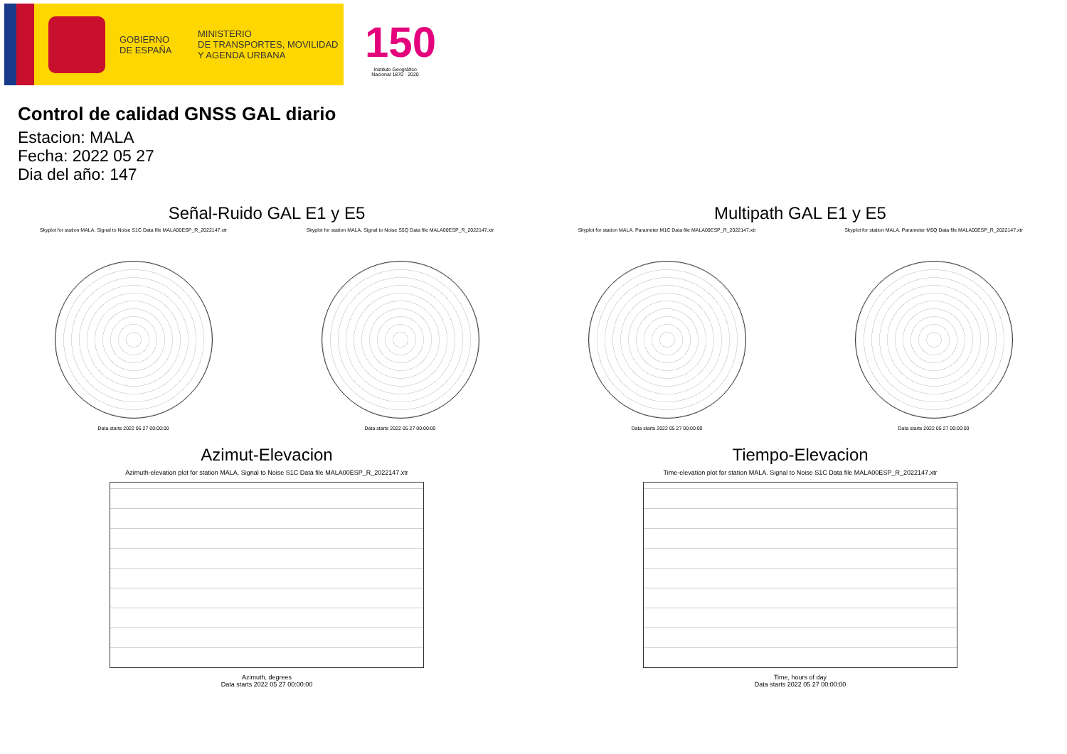GOBIERNO
DE ESPAÑA
MINISTERIO
DE TRANSPORTES, MOVILIDAD
Y AGENDA URBANA
150
Instituto Geográfico
Nacional 1870 · 2020
Control de calidad GNSS GAL diario
Estacion: MALA
Fecha: 2022 05 27
Dia del año: 147
Señal-Ruido GAL E1 y E5
Skyplot for station MALA. Signal to Noise S1C Data file MALA00ESP_R_2022147.xtr
Data starts 2022 05 27 00:00:00
Skyplot for station MALA. Signal to Noise S5Q Data file MALA00ESP_R_2022147.xtr
Data starts 2022 05 27 00:00:00
Multipath GAL E1 y E5
Skyplot for station MALA. Parameter M1C Data file MALA00ESP_R_2022147.xtr
Data starts 2022 05 27 00:00:00
Skyplot for station MALA. Parameter M5Q Data file MALA00ESP_R_2022147.xtr
Data starts 2022 05 27 00:00:00
Azimut-Elevacion
Azimuth-elevation plot for station MALA. Signal to Noise S1C Data file MALA00ESP_R_2022147.xtr
Azimuth, degrees
Data starts 2022 05 27 00:00:00
Tiempo-Elevacion
Time-elevation plot for station MALA. Signal to Noise S1C Data file MALA00ESP_R_2022147.xtr
Time, hours of day
Data starts 2022 05 27 00:00:00